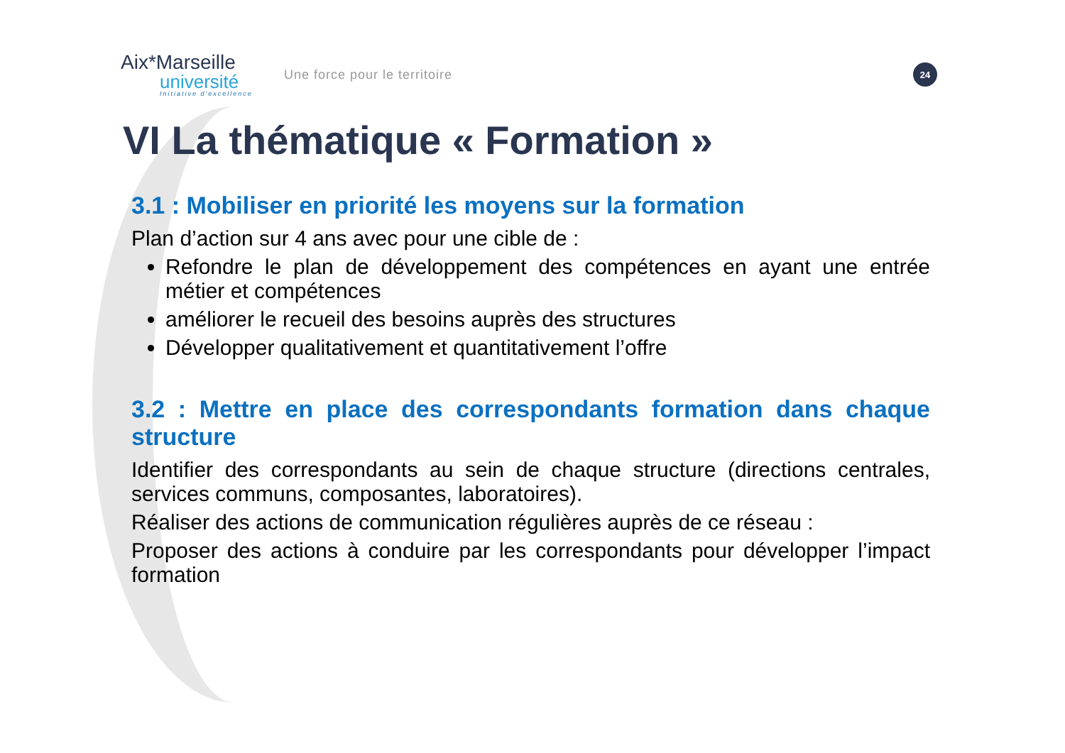Aix*Marseille
université
Initiative d'excellence
Une force pour le territoire
24
VI La thématique « Formation »
3.1 : Mobiliser en priorité les moyens sur la formation
Plan d’action sur 4 ans avec pour une cible de :
Refondre le plan de développement des compétences en ayant une entrée métier et compétences
améliorer le recueil des besoins auprès des structures
Développer qualitativement et quantitativement l’offre
3.2 : Mettre en place des correspondants formation dans chaque structure
Identifier des correspondants au sein de chaque structure (directions centrales, services communs, composantes, laboratoires).
Réaliser des actions de communication régulières auprès de ce réseau :
Proposer des actions à conduire par les correspondants pour développer l’impact formation